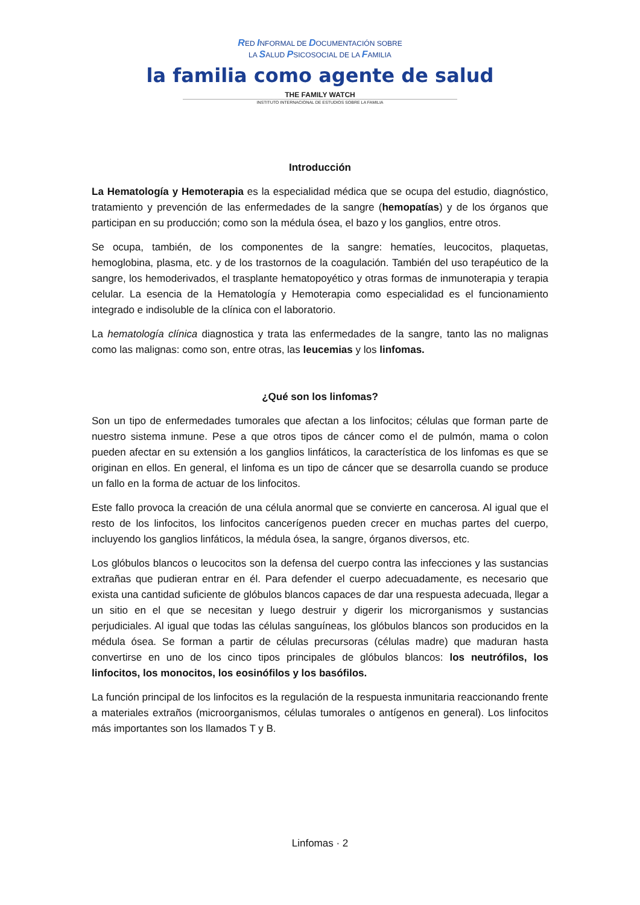RED INFORMAL DE DOCUMENTACIÓN SOBRE
LA SALUD PSICOSOCIAL DE LA FAMILIA
la familia como agente de salud
THE FAMILY WATCH
INSTITUTO INTERNACIONAL DE ESTUDIOS SOBRE LA FAMILIA
Introducción
La Hematología y Hemoterapia es la especialidad médica que se ocupa del estudio, diagnóstico, tratamiento y prevención de las enfermedades de la sangre (hemopatías) y de los órganos que participan en su producción; como son la médula ósea, el bazo y los ganglios, entre otros.
Se ocupa, también, de los componentes de la sangre: hematíes, leucocitos, plaquetas, hemoglobina, plasma, etc. y de los trastornos de la coagulación. También del uso terapéutico de la sangre, los hemoderivados, el trasplante hematopoyético y otras formas de inmunoterapia y terapia celular. La esencia de la Hematología y Hemoterapia como especialidad es el funcionamiento integrado e indisoluble de la clínica con el laboratorio.
La hematología clínica diagnostica y trata las enfermedades de la sangre, tanto las no malignas como las malignas: como son, entre otras, las leucemias y los linfomas.
¿Qué son los linfomas?
Son un tipo de enfermedades tumorales que afectan a los linfocitos; células que forman parte de nuestro sistema inmune. Pese a que otros tipos de cáncer como el de pulmón, mama o colon pueden afectar en su extensión a los ganglios linfáticos, la característica de los linfomas es que se originan en ellos. En general, el linfoma es un tipo de cáncer que se desarrolla cuando se produce un fallo en la forma de actuar de los linfocitos.
Este fallo provoca la creación de una célula anormal que se convierte en cancerosa. Al igual que el resto de los linfocitos, los linfocitos cancerígenos pueden crecer en muchas partes del cuerpo, incluyendo los ganglios linfáticos, la médula ósea, la sangre, órganos diversos, etc.
Los glóbulos blancos o leucocitos son la defensa del cuerpo contra las infecciones y las sustancias extrañas que pudieran entrar en él. Para defender el cuerpo adecuadamente, es necesario que exista una cantidad suficiente de glóbulos blancos capaces de dar una respuesta adecuada, llegar a un sitio en el que se necesitan y luego destruir y digerir los microrganismos y sustancias perjudiciales. Al igual que todas las células sanguíneas, los glóbulos blancos son producidos en la médula ósea. Se forman a partir de células precursoras (células madre) que maduran hasta convertirse en uno de los cinco tipos principales de glóbulos blancos: los neutrófilos, los linfocitos, los monocitos, los eosinófilos y los basófilos.
La función principal de los linfocitos es la regulación de la respuesta inmunitaria reaccionando frente a materiales extraños (microorganismos, células tumorales o antígenos en general). Los linfocitos más importantes son los llamados T y B.
Linfomas · 2